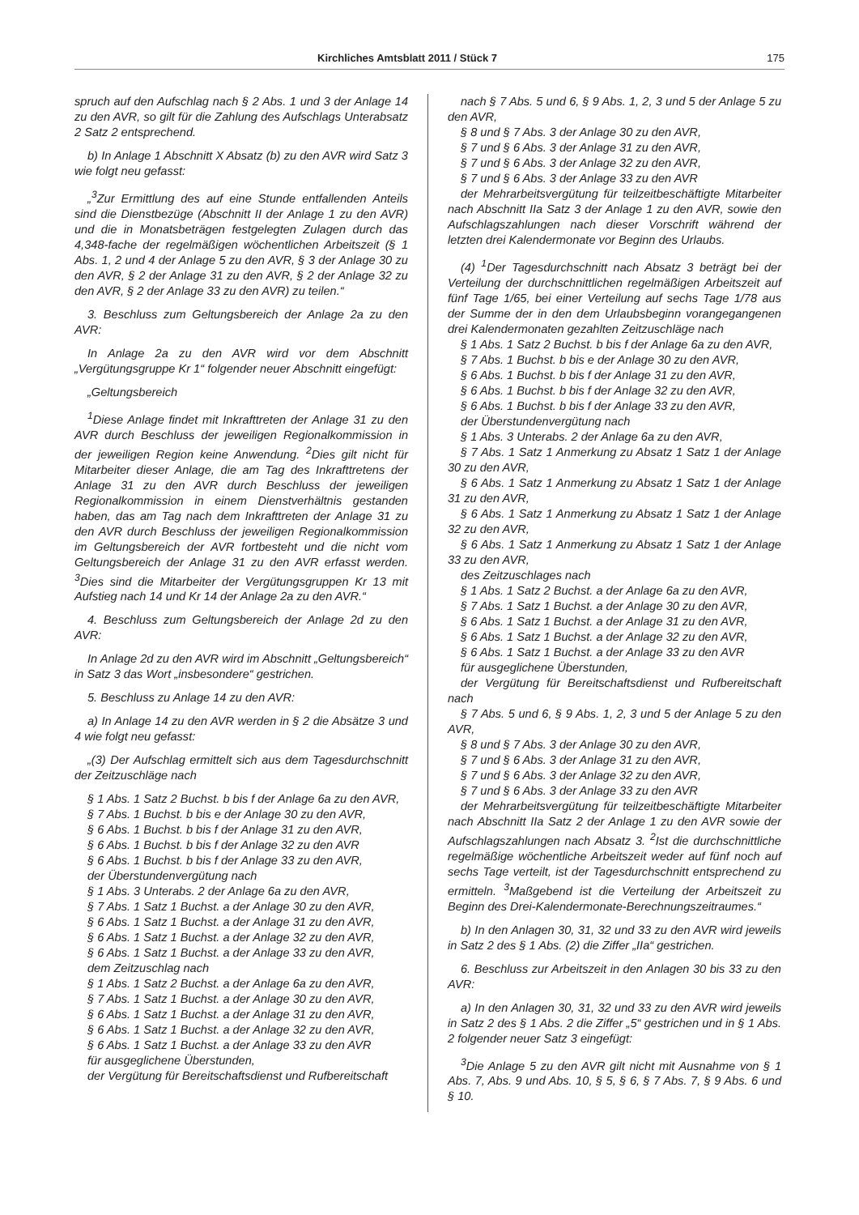Kirchliches Amtsblatt 2011 / Stück 7 175
spruch auf den Aufschlag nach § 2 Abs. 1 und 3 der Anlage 14 zu den AVR, so gilt für die Zahlung des Aufschlags Unterabsatz 2 Satz 2 entsprechend.
b) In Anlage 1 Abschnitt X Absatz (b) zu den AVR wird Satz 3 wie folgt neu gefasst:
„<sup>3</sup>Zur Ermittlung des auf eine Stunde entfallenden Anteils sind die Dienstbezüge (Abschnitt II der Anlage 1 zu den AVR) und die in Monatsbeträgen festgelegten Zulagen durch das 4,348-fache der regelmäßigen wöchentlichen Arbeitszeit (§ 1 Abs. 1, 2 und 4 der Anlage 5 zu den AVR, § 3 der Anlage 30 zu den AVR, § 2 der Anlage 31 zu den AVR, § 2 der Anlage 32 zu den AVR, § 2 der Anlage 33 zu den AVR) zu teilen.“
3. Beschluss zum Geltungsbereich der Anlage 2a zu den AVR:
In Anlage 2a zu den AVR wird vor dem Abschnitt „Vergütungsgruppe Kr 1“ folgender neuer Abschnitt eingefügt:
„Geltungsbereich
<sup>1</sup> Diese Anlage findet mit Inkrafttreten der Anlage 31 zu den AVR durch Beschluss der jeweiligen Regionalkommission in der jeweiligen Region keine Anwendung. <sup>2</sup>Dies gilt nicht für Mitarbeiter dieser Anlage, die am Tag des Inkrafttretens der Anlage 31 zu den AVR durch Beschluss der jeweiligen Regionalkommission in einem Dienstverhältnis gestanden haben, das am Tag nach dem Inkrafttreten der Anlage 31 zu den AVR durch Beschluss der jeweiligen Regionalkommission im Geltungsbereich der AVR fortbesteht und die nicht vom Geltungsbereich der Anlage 31 zu den AVR erfasst werden. <sup>3</sup>Dies sind die Mitarbeiter der Vergütungsgruppen Kr 13 mit Aufstieg nach 14 und Kr 14 der Anlage 2a zu den AVR.“
4. Beschluss zum Geltungsbereich der Anlage 2d zu den AVR:
In Anlage 2d zu den AVR wird im Abschnitt „Geltungsbereich“ in Satz 3 das Wort „insbesondere“ gestrichen.
5. Beschluss zu Anlage 14 zu den AVR:
a) In Anlage 14 zu den AVR werden in § 2 die Absätze 3 und 4 wie folgt neu gefasst:
„(3) Der Aufschlag ermittelt sich aus dem Tagesdurchschnitt der Zeitzuschläge nach
§ 1 Abs. 1 Satz 2 Buchst. b bis f der Anlage 6a zu den AVR,
§ 7 Abs. 1 Buchst. b bis e der Anlage 30 zu den AVR,
§ 6 Abs. 1 Buchst. b bis f der Anlage 31 zu den AVR,
§ 6 Abs. 1 Buchst. b bis f der Anlage 32 zu den AVR
§ 6 Abs. 1 Buchst. b bis f der Anlage 33 zu den AVR,
der Überstundenvergütung nach
§ 1 Abs. 3 Unterabs. 2 der Anlage 6a zu den AVR,
§ 7 Abs. 1 Satz 1 Buchst. a der Anlage 30 zu den AVR,
§ 6 Abs. 1 Satz 1 Buchst. a der Anlage 31 zu den AVR,
§ 6 Abs. 1 Satz 1 Buchst. a der Anlage 32 zu den AVR,
§ 6 Abs. 1 Satz 1 Buchst. a der Anlage 33 zu den AVR,
dem Zeitzuschlag nach
§ 1 Abs. 1 Satz 2 Buchst. a der Anlage 6a zu den AVR,
§ 7 Abs. 1 Satz 1 Buchst. a der Anlage 30 zu den AVR,
§ 6 Abs. 1 Satz 1 Buchst. a der Anlage 31 zu den AVR,
§ 6 Abs. 1 Satz 1 Buchst. a der Anlage 32 zu den AVR,
§ 6 Abs. 1 Satz 1 Buchst. a der Anlage 33 zu den AVR
für ausgeglichene Überstunden,
der Vergütung für Bereitschaftsdienst und Rufbereitschaft
nach § 7 Abs. 5 und 6, § 9 Abs. 1, 2, 3 und 5 der Anlage 5 zu den AVR,
§ 8 und § 7 Abs. 3 der Anlage 30 zu den AVR,
§ 7 und § 6 Abs. 3 der Anlage 31 zu den AVR,
§ 7 und § 6 Abs. 3 der Anlage 32 zu den AVR,
§ 7 und § 6 Abs. 3 der Anlage 33 zu den AVR
der Mehrarbeitsvergütung für teilzeitbeschäftigte Mitarbeiter nach Abschnitt IIa Satz 3 der Anlage 1 zu den AVR, sowie den Aufschlagszahlungen nach dieser Vorschrift während der letzten drei Kalendermonate vor Beginn des Urlaubs.
(4) <sup>1</sup>Der Tagesdurchschnitt nach Absatz 3 beträgt bei der Verteilung der durchschnittlichen regelmäßigen Arbeitszeit auf fünf Tage 1/65, bei einer Verteilung auf sechs Tage 1/78 aus der Summe der in den dem Urlaubsbeginn vorangegangenen drei Kalendermonaten gezahlten Zeitzuschläge nach
§ 1 Abs. 1 Satz 2 Buchst. b bis f der Anlage 6a zu den AVR,
§ 7 Abs. 1 Buchst. b bis e der Anlage 30 zu den AVR,
§ 6 Abs. 1 Buchst. b bis f der Anlage 31 zu den AVR,
§ 6 Abs. 1 Buchst. b bis f der Anlage 32 zu den AVR,
§ 6 Abs. 1 Buchst. b bis f der Anlage 33 zu den AVR,
der Überstundenvergütung nach
§ 1 Abs. 3 Unterabs. 2 der Anlage 6a zu den AVR,
§ 7 Abs. 1 Satz 1 Anmerkung zu Absatz 1 Satz 1 der Anlage 30 zu den AVR,
§ 6 Abs. 1 Satz 1 Anmerkung zu Absatz 1 Satz 1 der Anlage 31 zu den AVR,
§ 6 Abs. 1 Satz 1 Anmerkung zu Absatz 1 Satz 1 der Anlage 32 zu den AVR,
§ 6 Abs. 1 Satz 1 Anmerkung zu Absatz 1 Satz 1 der Anlage 33 zu den AVR,
des Zeitzuschlages nach
§ 1 Abs. 1 Satz 2 Buchst. a der Anlage 6a zu den AVR,
§ 7 Abs. 1 Satz 1 Buchst. a der Anlage 30 zu den AVR,
§ 6 Abs. 1 Satz 1 Buchst. a der Anlage 31 zu den AVR,
§ 6 Abs. 1 Satz 1 Buchst. a der Anlage 32 zu den AVR,
§ 6 Abs. 1 Satz 1 Buchst. a der Anlage 33 zu den AVR
für ausgeglichene Überstunden,
der Vergütung für Bereitschaftsdienst und Rufbereitschaft nach
§ 7 Abs. 5 und 6, § 9 Abs. 1, 2, 3 und 5 der Anlage 5 zu den AVR,
§ 8 und § 7 Abs. 3 der Anlage 30 zu den AVR,
§ 7 und § 6 Abs. 3 der Anlage 31 zu den AVR,
§ 7 und § 6 Abs. 3 der Anlage 32 zu den AVR,
§ 7 und § 6 Abs. 3 der Anlage 33 zu den AVR
der Mehrarbeitsvergütung für teilzeitbeschäftigte Mitarbeiter nach Abschnitt IIa Satz 2 der Anlage 1 zu den AVR sowie der Aufschlagszahlungen nach Absatz 3. <sup>2</sup>Ist die durchschnittliche regelmäßige wöchentliche Arbeitszeit weder auf fünf noch auf sechs Tage verteilt, ist der Tagesdurchschnitt entsprechend zu ermitteln. <sup>3</sup>Maßgebend ist die Verteilung der Arbeitszeit zu Beginn des Drei-Kalendermonate-Berechnungszeitraumes.“
b) In den Anlagen 30, 31, 32 und 33 zu den AVR wird jeweils in Satz 2 des § 1 Abs. (2) die Ziffer „IIa“ gestrichen.
6. Beschluss zur Arbeitszeit in den Anlagen 30 bis 33 zu den AVR:
a) In den Anlagen 30, 31, 32 und 33 zu den AVR wird jeweils in Satz 2 des § 1 Abs. 2 die Ziffer „5“ gestrichen und in § 1 Abs. 2 folgender neuer Satz 3 eingefügt:
<sup>3</sup> Die Anlage 5 zu den AVR gilt nicht mit Ausnahme von § 1 Abs. 7, Abs. 9 und Abs. 10, § 5, § 6, § 7 Abs. 7, § 9 Abs. 6 und § 10.